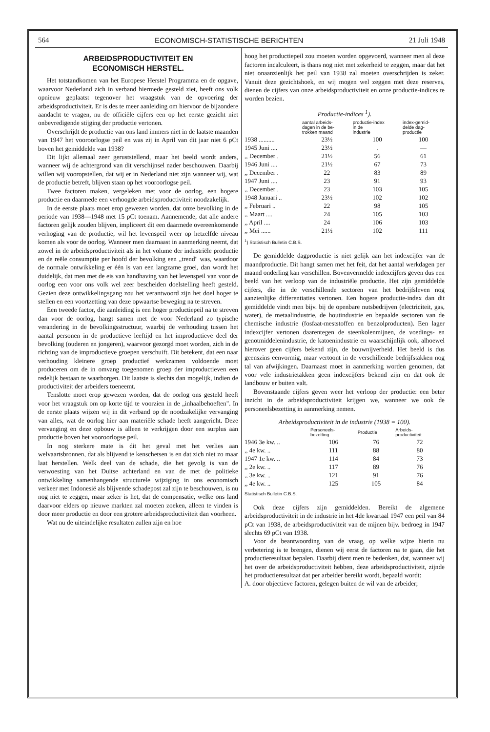564 ECONOMISCH-STATISTISCHE BERICHTEN 21 Juli 1948
ARBEIDSPRODUCTIVITEIT EN
ECONOMISCH HERSTEL.
Het totstandkomen van het Europese Herstel Programma en de opgave, waarvoor Nederland zich in verband hiermede gesteld ziet, heeft ons volk opnieuw geplaatst tegenover het vraagstuk van de opvoering der arbeidsproductiviteit. Er is des te meer aanleiding om hiervoor de bijzondere aandacht te vragen, nu de officiële cijfers een op het eerste gezicht niet onbevredigende stijging der productie vertonen.
Overschrijdt de productie van ons land immers niet in de laatste maanden van 1947 het vooroorlogse peil en was zij in April van dit jaar niet 6 pCt boven het gemiddelde van 1938?
Dit lijkt allemaal zeer geruststellend, maar het beeld wordt anders, wanneer wij de achtergrond van dit verschijnsel nader beschouwen. Daarbij willen wij vooropstellen, dat wij er in Nederland niet zijn wanneer wij, wat de productie betreft, blijven staan op het vooroorlogse peil.
Twee factoren maken, vergeleken met voor de oorlog, een hogere productie en daarmede een verhoogde arbeidsproductiviteit noodzakelijk.
In de eerste plaats moet erop gewezen worden, dat onze bevolking in de periode van 1938—1948 met 15 pCt toenam. Aannemende, dat alle andere factoren gelijk zouden blijven, impliceert dit een daarmede overeenkomende verhoging van de productie, wil het levenspeil weer op hetzelfde niveau komen als voor de oorlog. Wanneer men daarnaast in aanmerking neemt, dat zowel in de arbeidsproductiviteit als in het volume der industriële productie en de reële consumptie per hoofd der bevolking een „trend" was, waardoor de normale ontwikkeling er één is van een langzame groei, dan wordt het duidelijk, dat men met de eis van handhaving van het levenspeil van voor de oorlog een voor ons volk wel zeer bescheiden doelstelling heeft gesteld. Gezien deze ontwikkelingsgang zou het verantwoord zijn het doel hoger te stellen en een voortzetting van deze opwaartse beweging na te streven.
Een tweede factor, die aanleiding is een hoger productiepeil na te streven dan voor de oorlog, hangt samen met de voor Nederland zo typische verandering in de bevolkingsstructuur, waarbij de verhouding tussen het aantal personen in de productieve leeftijd en het improductieve deel der bevolking (ouderen en jongeren), waarvoor gezorgd moet worden, zich in de richting van de improductieve groepen verschuift. Dit betekent, dat een naar verhouding kleinere groep productief werkzamen voldoende moet produceren om de in omvang toegenomen groep der improductieven een redelijk bestaan te waarborgen. Dit laatste is slechts dan mogelijk, indien de productiviteit der arbeiders toeneemt.
Tenslotte moet erop gewezen worden, dat de oorlog ons gesteld heeft voor het vraagstuk om op korte tijd te voorzien in de „inhaalbehoeften". In de eerste plaats wijzen wij in dit verband op de noodzakelijke vervanging van alles, wat de oorlog hier aan materiële schade heeft aangericht. Deze vervanging en deze opbouw is alleen te verkrijgen door een surplus aan productie boven het vooroorlogse peil.
In nog sterkere mate is dit het geval met het verlies aan welvaartsbronnen, dat als blijvend te kenschetsen is en dat zich niet zo maar laat herstellen. Welk deel van de schade, die het gevolg is van de verwoesting van het Duitse achterland en van de met de politieke ontwikkeling samenhangende structurele wijziging in ons economisch verkeer met Indonesië als blijvende schadepost zal zijn te beschouwen, is nu nog niet te zeggen, maar zeker is het, dat de compensatie, welke ons land daarvoor elders op nieuwe markten zal moeten zoeken, alleen te vinden is door meer productie en door een grotere arbeidsproductiviteit dan voorheen.
Wat nu de uiteindelijke resultaten zullen zijn en hoe
hoog het productiepeil zou moeten worden opgevoerd, wanneer men al deze factoren incalculeert, is thans nog niet met zekerheid te zeggen, maar dat het niet onaanzienlijk het peil van 1938 zal moeten overschrijden is zeker. Vanuit deze gezichtshoek, en wij mogen wel zeggen met deze reserves, dienen de cijfers van onze arbeidsproductiviteit en onze productie-indices te worden bezien.
Productie-indices <sup>1</sup>).
| | aantal arbeids- dagen in de be- trokken maand | productie-index in de industrie | index-gemid- delde dag- productie |
| --- | --- | --- | --- |
| 1938 .......... | 23½ | 100 | 100 |
| 1945 Juni .... | 23½ | . | — |
| ,, December . | 21½ | 56 | 61 |
| 1946 Juni .... | 21½ | 67 | 73 |
| ,, December . | 22 | 83 | 89 |
| 1947 Juni .... | 23 | 91 | 93 |
| ,, December . | 23 | 103 | 105 |
| 1948 Januari .. | 23½ | 102 | 102 |
| ,, Februari .. | 22 | 98 | 105 |
| ,, Maart .... | 24 | 105 | 103 |
| ,, April .... | 24 | 106 | 103 |
| ,, Mei ...... | 21½ | 102 | 111 |
<sup>1</sup>) Statistisch Bulletin C.B.S.
De gemiddelde dagproductie is niet gelijk aan het indexcijfer van de maandproductie. Dit hangt samen met het feit, dat het aantal werkdagen per maand onderling kan verschillen. Bovenvermelde indexcijfers geven dus een beeld van het verloop van de industriële productie. Het zijn gemiddelde cijfers, die in de verschillende sectoren van het bedrijfsleven nog aanzienlijke differentiaties vertonen. Een hogere productie-index dan dit gemiddelde vindt men bijv. bij de openbare nutsbedrijven (electriciteit, gas, water), de metaalindustrie, de houtindustrie en bepaalde sectoren van de chemische industrie (fosfaat-meststoffen en benzolproducten). Een lager indexcijfer vertonen daarentegen de steenkolenmijnen, de voedings- en genotmiddelenindustrie, de katoenindustrie en waarschijnlijk ook, alhoewel hierover geen cijfers bekend zijn, de bouwnijverheid. Het beeld is dus geenszins eenvormig, maar vertoont in de verschillende bedrijfstakken nog tal van afwijkingen. Daarnaast moet in aanmerking worden genomen, dat voor vele industrietakken geen indexcijfers bekend zijn en dat ook de landbouw er buiten valt.
Bovenstaande cijfers geven weer het verloop der productie: een beter inzicht in de arbeidsproductiviteit krijgen we, wanneer we ook de personeelsbezetting in aanmerking nemen.
Arbeidsproductiviteit in de industrie (1938 = 100).
| | Personeels- bezetting | Productie | Arbeids- productiviteit |
| --- | --- | --- | --- |
| 1946 3e kw. .. | 106 | 76 | 72 |
| ,, 4e kw. .. | 111 | 88 | 80 |
| 1947 1e kw. .. | 114 | 84 | 73 |
| ,, 2e kw. .. | 117 | 89 | 76 |
| ,, 3e kw. .. | 121 | 91 | 76 |
| ,, 4e kw. .. | 125 | 105 | 84 |
Statistisch Bulletin C.B.S.
Ook deze cijfers zijn gemiddelden. Bereikt de algemene arbeidsproductiviteit in de industrie in het 4de kwartaal 1947 een peil van 84 pCt van 1938, de arbeidsproductiviteit van de mijnen bijv. bedroeg in 1947 slechts 69 pCt van 1938.
Voor de beantwoording van de vraag, op welke wijze hierin nu verbetering is te brengen, dienen wij eerst de factoren na te gaan, die het productieresultaat bepalen. Daarbij dient men te bedenken, dat, wanneer wij het over de arbeidsproductiviteit hebben, deze arbeidsproductiviteit, zijnde het productieresultaat dat per arbeider bereikt wordt, bepaald wordt:
A. door objectieve factoren, gelegen buiten de wil van de arbeider;